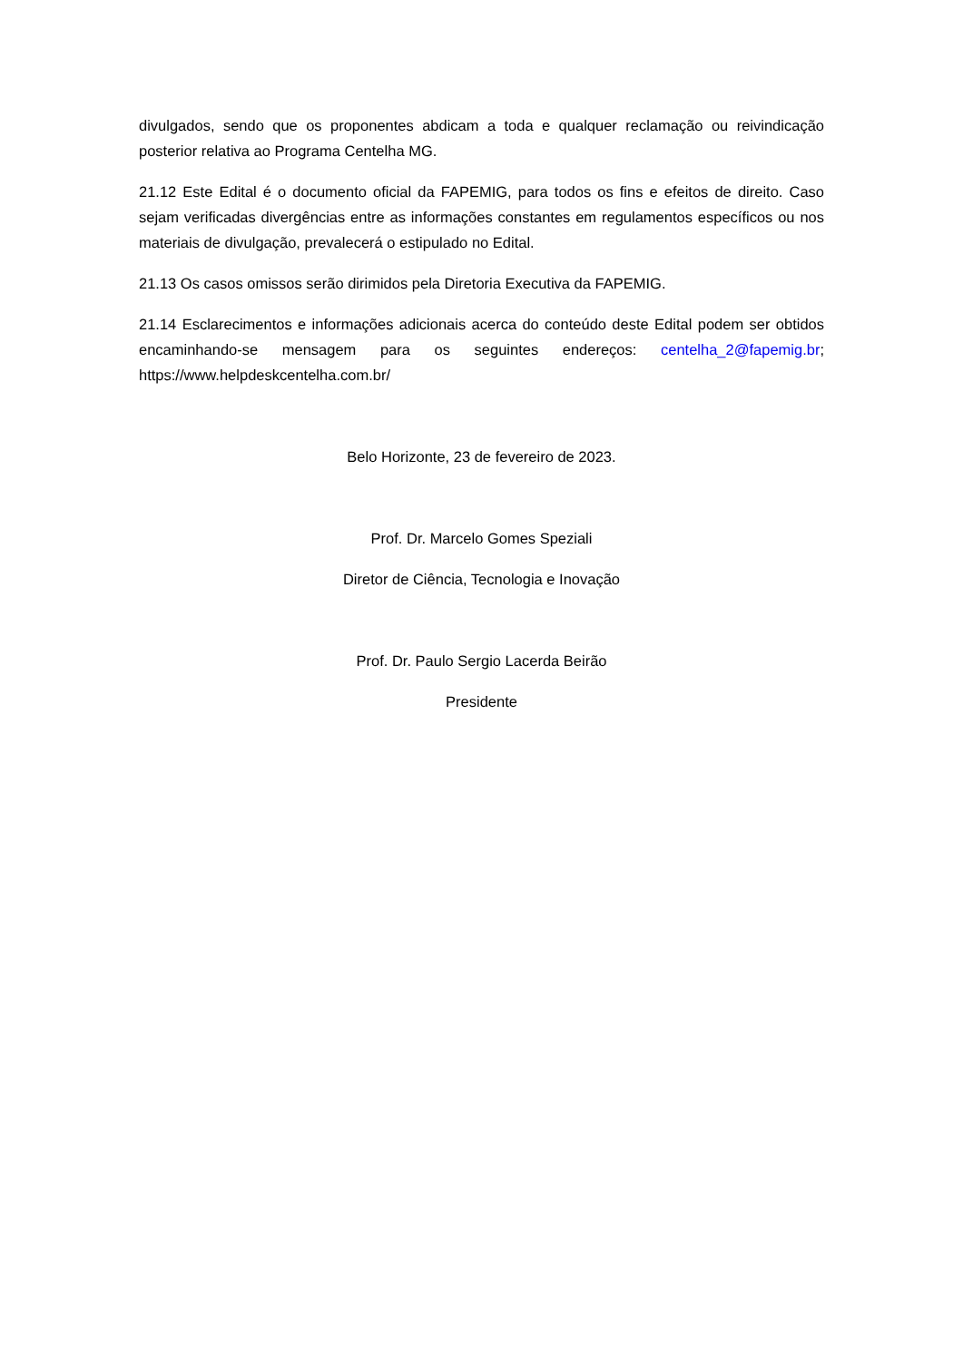divulgados, sendo que os proponentes abdicam a toda e qualquer reclamação ou reivindicação posterior relativa ao Programa Centelha MG.
21.12 Este Edital é o documento oficial da FAPEMIG, para todos os fins e efeitos de direito. Caso sejam verificadas divergências entre as informações constantes em regulamentos específicos ou nos materiais de divulgação, prevalecerá o estipulado no Edital.
21.13 Os casos omissos serão dirimidos pela Diretoria Executiva da FAPEMIG.
21.14 Esclarecimentos e informações adicionais acerca do conteúdo deste Edital podem ser obtidos encaminhando-se mensagem para os seguintes endereços: centelha_2@fapemig.br; https://www.helpdeskcentelha.com.br/
Belo Horizonte, 23 de fevereiro de 2023.
Prof. Dr. Marcelo Gomes Speziali
Diretor de Ciência, Tecnologia e Inovação
Prof. Dr. Paulo Sergio Lacerda Beirão
Presidente